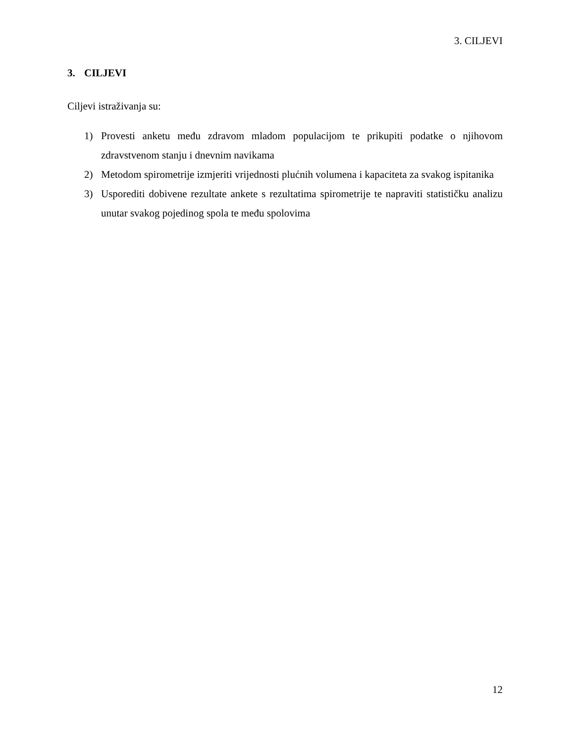3. CILJEVI
3. CILJEVI
Ciljevi istraživanja su:
1) Provesti anketu među zdravom mladom populacijom te prikupiti podatke o njihovom zdravstvenom stanju i dnevnim navikama
2) Metodom spirometrije izmjeriti vrijednosti plućnih volumena i kapaciteta za svakog ispitanika
3) Usporediti dobivene rezultate ankete s rezultatima spirometrije te napraviti statističku analizu unutar svakog pojedinog spola te među spolovima
12